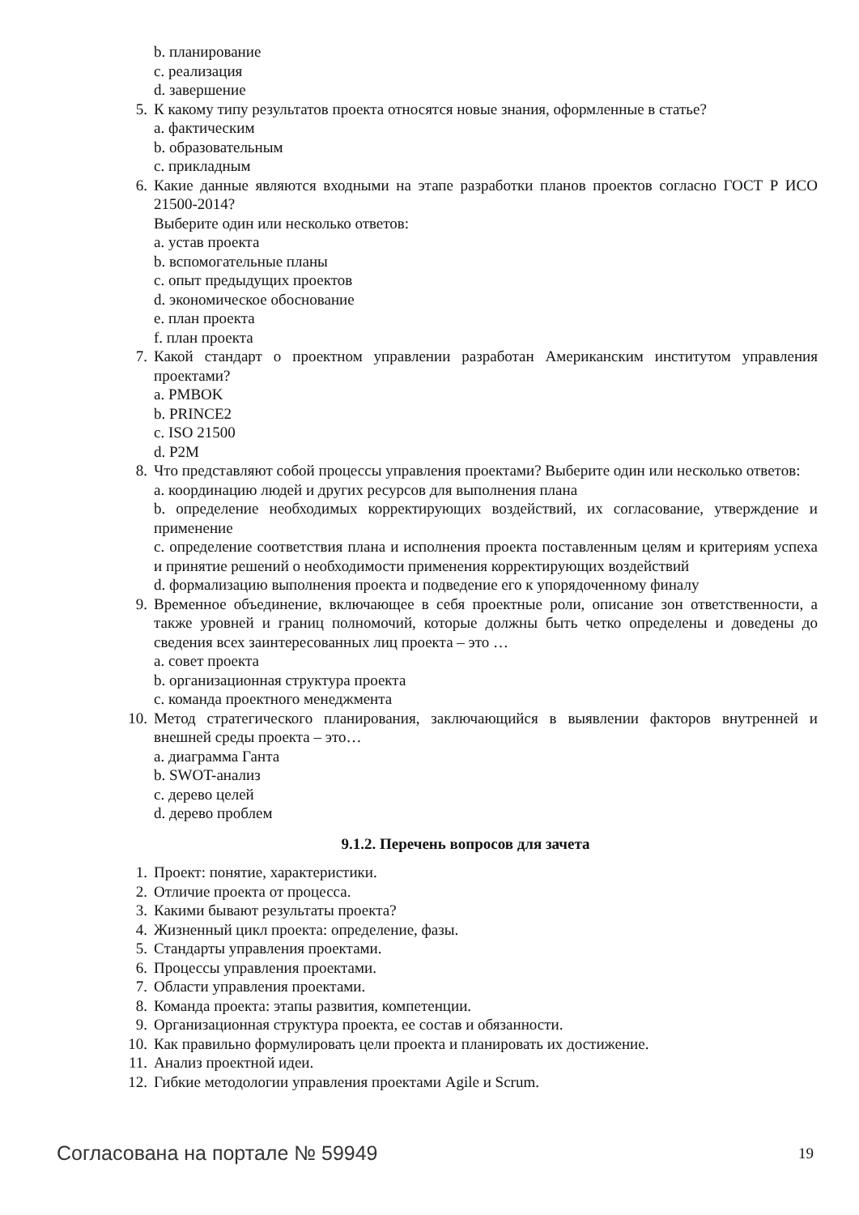b. планирование
c. реализация
d. завершение
5. К какому типу результатов проекта относятся новые знания, оформленные в статье?
a. фактическим
b. образовательным
c. прикладным
6. Какие данные являются входными на этапе разработки планов проектов согласно ГОСТ Р ИСО 21500-2014?
Выберите один или несколько ответов:
a. устав проекта
b. вспомогательные планы
c. опыт предыдущих проектов
d. экономическое обоснование
e. план проекта
f. план проекта
7. Какой стандарт о проектном управлении разработан Американским институтом управления проектами?
a. PMBOK
b. PRINCE2
c. ISO 21500
d. P2M
8. Что представляют собой процессы управления проектами? Выберите один или несколько ответов:
a. координацию людей и других ресурсов для выполнения плана
b. определение необходимых корректирующих воздействий, их согласование, утверждение и применение
c. определение соответствия плана и исполнения проекта поставленным целям и критериям успеха и принятие решений о необходимости применения корректирующих воздействий
d. формализацию выполнения проекта и подведение его к упорядоченному финалу
9. Временное объединение, включающее в себя проектные роли, описание зон ответственности, а также уровней и границ полномочий, которые должны быть четко определены и доведены до сведения всех заинтересованных лиц проекта – это …
a. совет проекта
b. организационная структура проекта
c. команда проектного менеджмента
10. Метод стратегического планирования, заключающийся в выявлении факторов внутренней и внешней среды проекта – это…
a. диаграмма Ганта
b. SWOT-анализ
c. дерево целей
d. дерево проблем
9.1.2. Перечень вопросов для зачета
1. Проект: понятие, характеристики.
2. Отличие проекта от процесса.
3. Какими бывают результаты проекта?
4. Жизненный цикл проекта: определение, фазы.
5. Стандарты управления проектами.
6. Процессы управления проектами.
7. Области управления проектами.
8. Команда проекта: этапы развития, компетенции.
9. Организационная структура проекта, ее состав и обязанности.
10. Как правильно формулировать цели проекта и планировать их достижение.
11. Анализ проектной идеи.
12. Гибкие методологии управления проектами Agile и Scrum.
Согласована на портале № 59949 19